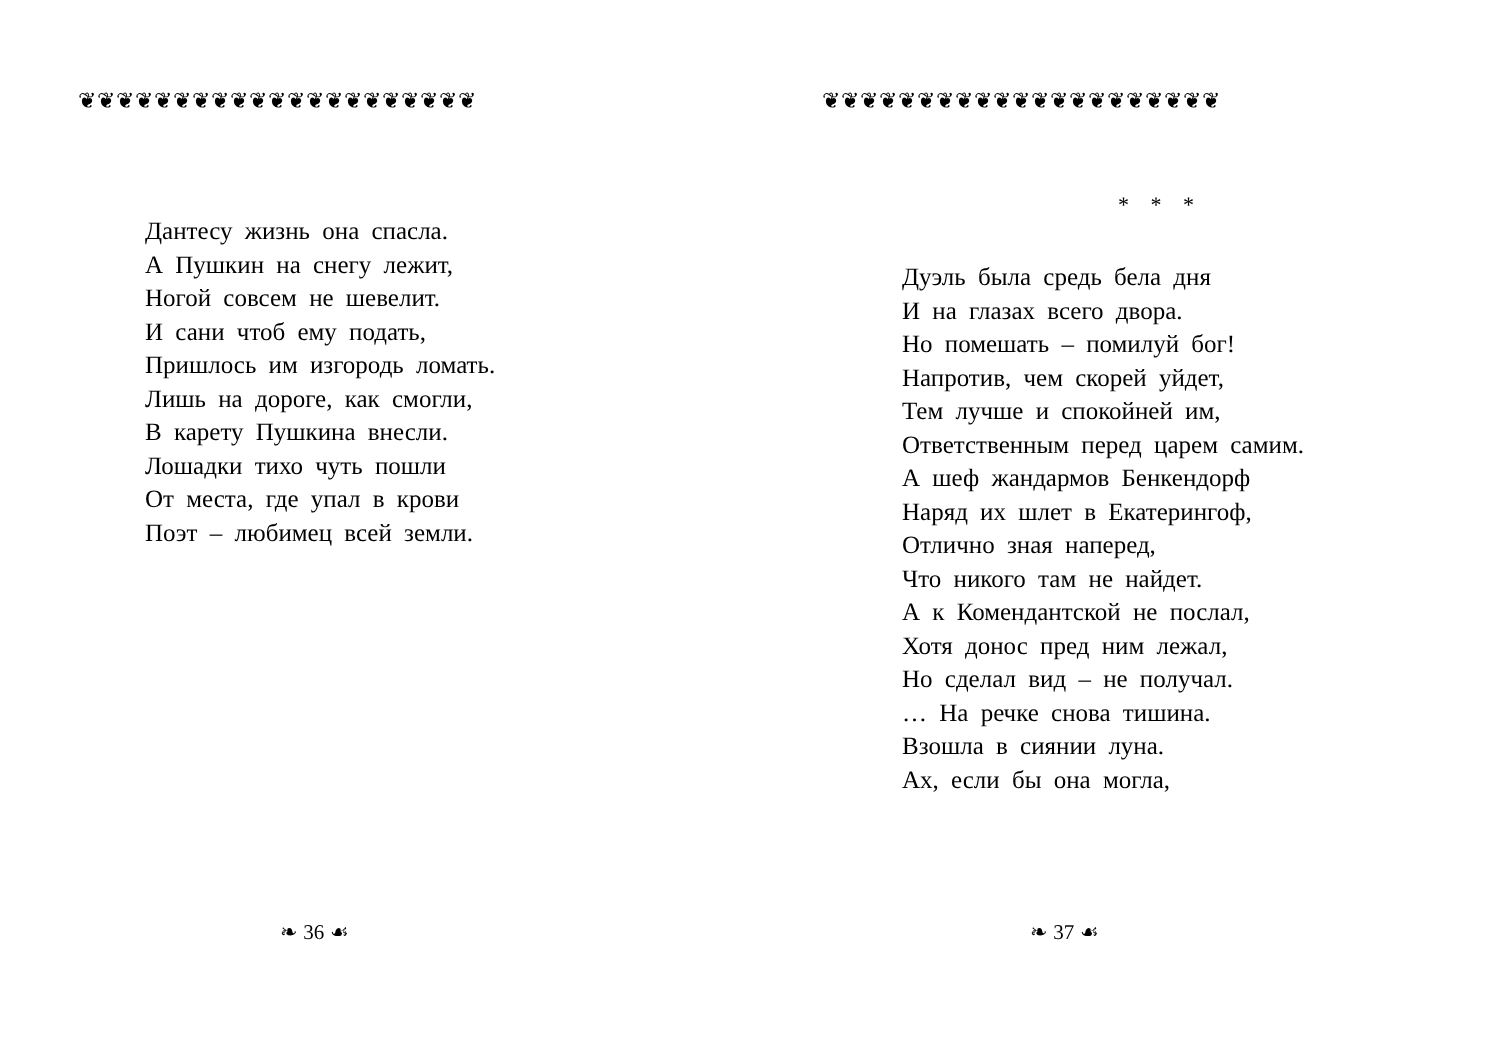❦❦❦❦❦❦❦❦❦❦❦❦❦❦❦❦❦❦❦❦❦
Дантесу жизнь она спасла.
А Пушкин на снегу лежит,
Ногой совсем не шевелит.
И сани чтоб ему подать,
Пришлось им изгородь ломать.
Лишь на дороге, как смогли,
В карету Пушкина внесли.
Лошадки тихо чуть пошли
От места, где упал в крови
Поэт – любимец всей земли.
❧ 36 ☙
❦❦❦❦❦❦❦❦❦❦❦❦❦❦❦❦❦❦❦❦❦
* * *
Дуэль была средь бела дня
И на глазах всего двора.
Но помешать – помилуй бог!
Напротив, чем скорей уйдет,
Тем лучше и спокойней им,
Ответственным перед царем самим.
А шеф жандармов Бенкендорф
Наряд их шлет в Екатерингоф,
Отлично зная наперед,
Что никого там не найдет.
А к Комендантской не послал,
Хотя донос пред ним лежал,
Но сделал вид – не получал.
… На речке снова тишина.
Взошла в сиянии луна.
Ах, если бы она могла,
❧ 37 ☙